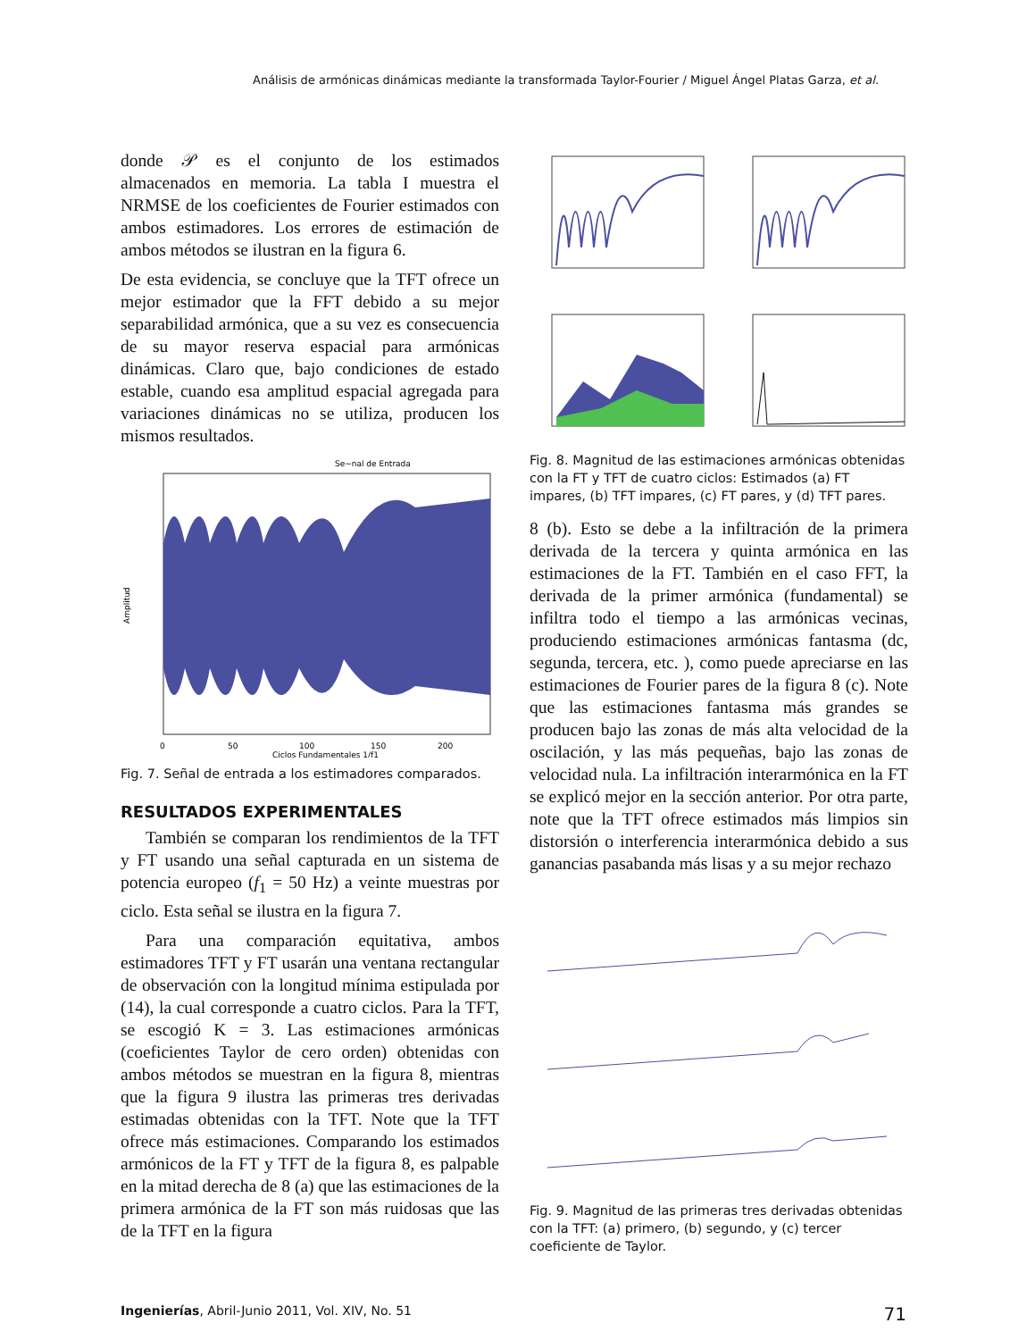Análisis de armónicas dinámicas mediante la transformada Taylor-Fourier / Miguel Ángel Platas Garza, et al.
donde 𝒫 es el conjunto de los estimados almacenados en memoria. La tabla I muestra el NRMSE de los coeficientes de Fourier estimados con ambos estimadores. Los errores de estimación de ambos métodos se ilustran en la figura 6.
De esta evidencia, se concluye que la TFT ofrece un mejor estimador que la FFT debido a su mejor separabilidad armónica, que a su vez es consecuencia de su mayor reserva espacial para armónicas dinámicas. Claro que, bajo condiciones de estado estable, cuando esa amplitud espacial agregada para variaciones dinámicas no se utiliza, producen los mismos resultados.
Se~nal de Entrada
Amplitud
0
50
100
150
200
Ciclos Fundamentales 1/f1
Fig. 7. Señal de entrada a los estimadores comparados.
RESULTADOS EXPERIMENTALES
También se comparan los rendimientos de la TFT y FT usando una señal capturada en un sistema de potencia europeo (f<sub>1</sub> = 50 Hz) a veinte muestras por ciclo. Esta señal se ilustra en la figura 7.
Para una comparación equitativa, ambos estimadores TFT y FT usarán una ventana rectangular de observación con la longitud mínima estipulada por (14), la cual corresponde a cuatro ciclos. Para la TFT, se escogió K = 3. Las estimaciones armónicas (coeficientes Taylor de cero orden) obtenidas con ambos métodos se muestran en la figura 8, mientras que la figura 9 ilustra las primeras tres derivadas estimadas obtenidas con la TFT. Note que la TFT ofrece más estimaciones. Comparando los estimados armónicos de la FT y TFT de la figura 8, es palpable en la mitad derecha de 8 (a) que las estimaciones de la primera armónica de la FT son más ruidosas que las de la TFT en la figura
Fig. 8. Magnitud de las estimaciones armónicas obtenidas con la FT y TFT de cuatro ciclos: Estimados (a) FT impares, (b) TFT impares, (c) FT pares, y (d) TFT pares.
8 (b). Esto se debe a la infiltración de la primera derivada de la tercera y quinta armónica en las estimaciones de la FT. También en el caso FFT, la derivada de la primer armónica (fundamental) se infiltra todo el tiempo a las armónicas vecinas, produciendo estimaciones armónicas fantasma (dc, segunda, tercera, etc. ), como puede apreciarse en las estimaciones de Fourier pares de la figura 8 (c). Note que las estimaciones fantasma más grandes se producen bajo las zonas de más alta velocidad de la oscilación, y las más pequeñas, bajo las zonas de velocidad nula. La infiltración interarmónica en la FT se explicó mejor en la sección anterior. Por otra parte, note que la TFT ofrece estimados más limpios sin distorsión o interferencia interarmónica debido a sus ganancias pasabanda más lisas y a su mejor rechazo
Fig. 9. Magnitud de las primeras tres derivadas obtenidas con la TFT: (a) primero, (b) segundo, y (c) tercer coeficiente de Taylor.
Ingenierías, Abril-Junio 2011, Vol. XIV, No. 51 71